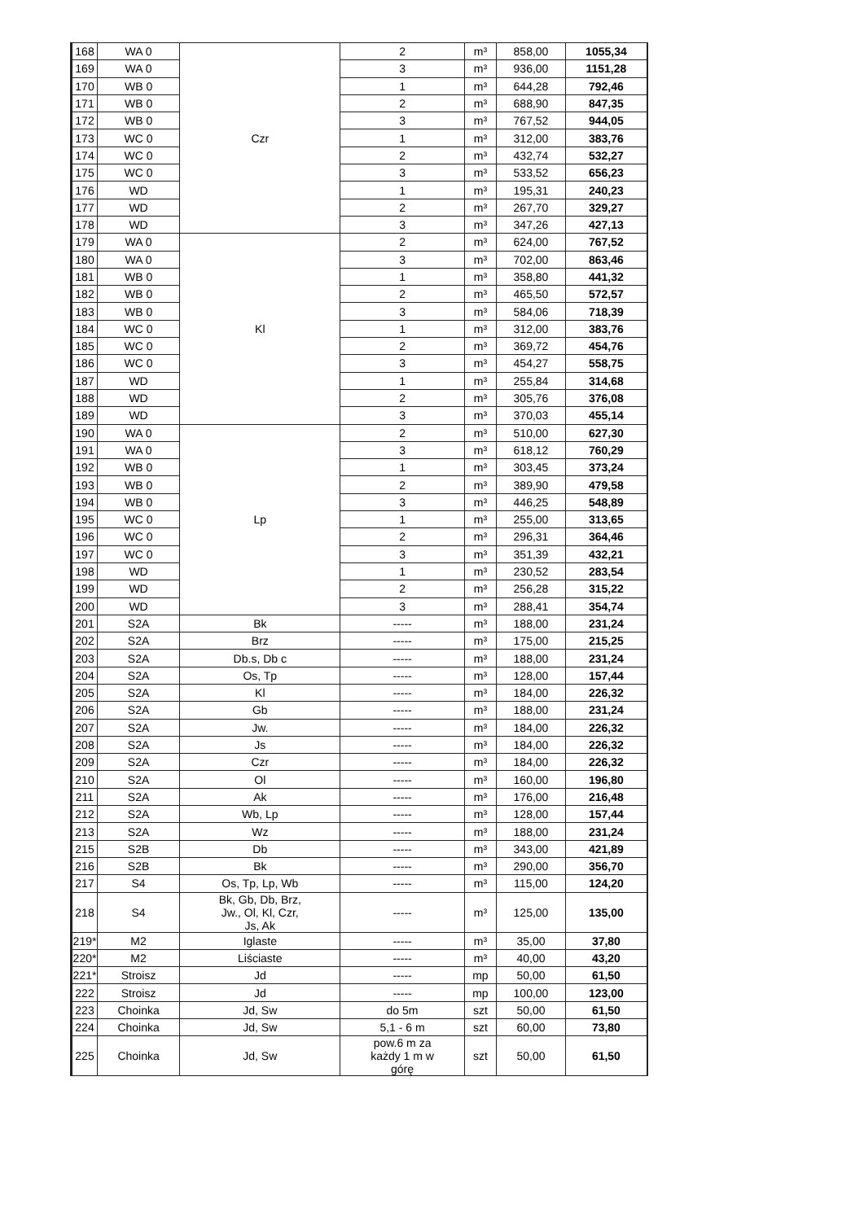| 168 | WA 0 | Czr | 2 | m³ | 858,00 | 1055,34 |
| 169 | WA 0 | | 3 | m³ | 936,00 | 1151,28 |
| 170 | WB 0 | | 1 | m³ | 644,28 | 792,46 |
| 171 | WB 0 | | 2 | m³ | 688,90 | 847,35 |
| 172 | WB 0 | | 3 | m³ | 767,52 | 944,05 |
| 173 | WC 0 | | 1 | m³ | 312,00 | 383,76 |
| 174 | WC 0 | | 2 | m³ | 432,74 | 532,27 |
| 175 | WC 0 | | 3 | m³ | 533,52 | 656,23 |
| 176 | WD | | 1 | m³ | 195,31 | 240,23 |
| 177 | WD | | 2 | m³ | 267,70 | 329,27 |
| 178 | WD | | 3 | m³ | 347,26 | 427,13 |
| 179 | WA 0 | Kl | 2 | m³ | 624,00 | 767,52 |
| 180 | WA 0 | | 3 | m³ | 702,00 | 863,46 |
| 181 | WB 0 | | 1 | m³ | 358,80 | 441,32 |
| 182 | WB 0 | | 2 | m³ | 465,50 | 572,57 |
| 183 | WB 0 | | 3 | m³ | 584,06 | 718,39 |
| 184 | WC 0 | | 1 | m³ | 312,00 | 383,76 |
| 185 | WC 0 | | 2 | m³ | 369,72 | 454,76 |
| 186 | WC 0 | | 3 | m³ | 454,27 | 558,75 |
| 187 | WD | | 1 | m³ | 255,84 | 314,68 |
| 188 | WD | | 2 | m³ | 305,76 | 376,08 |
| 189 | WD | | 3 | m³ | 370,03 | 455,14 |
| 190 | WA 0 | Lp | 2 | m³ | 510,00 | 627,30 |
| 191 | WA 0 | | 3 | m³ | 618,12 | 760,29 |
| 192 | WB 0 | | 1 | m³ | 303,45 | 373,24 |
| 193 | WB 0 | | 2 | m³ | 389,90 | 479,58 |
| 194 | WB 0 | | 3 | m³ | 446,25 | 548,89 |
| 195 | WC 0 | | 1 | m³ | 255,00 | 313,65 |
| 196 | WC 0 | | 2 | m³ | 296,31 | 364,46 |
| 197 | WC 0 | | 3 | m³ | 351,39 | 432,21 |
| 198 | WD | | 1 | m³ | 230,52 | 283,54 |
| 199 | WD | | 2 | m³ | 256,28 | 315,22 |
| 200 | WD | | 3 | m³ | 288,41 | 354,74 |
| 201 | S2A | Bk | ----- | m³ | 188,00 | 231,24 |
| 202 | S2A | Brz | ----- | m³ | 175,00 | 215,25 |
| 203 | S2A | Db.s, Db c | ----- | m³ | 188,00 | 231,24 |
| 204 | S2A | Os, Tp | ----- | m³ | 128,00 | 157,44 |
| 205 | S2A | Kl | ----- | m³ | 184,00 | 226,32 |
| 206 | S2A | Gb | ----- | m³ | 188,00 | 231,24 |
| 207 | S2A | Jw. | ----- | m³ | 184,00 | 226,32 |
| 208 | S2A | Js | ----- | m³ | 184,00 | 226,32 |
| 209 | S2A | Czr | ----- | m³ | 184,00 | 226,32 |
| 210 | S2A | Ol | ----- | m³ | 160,00 | 196,80 |
| 211 | S2A | Ak | ----- | m³ | 176,00 | 216,48 |
| 212 | S2A | Wb, Lp | ----- | m³ | 128,00 | 157,44 |
| 213 | S2A | Wz | ----- | m³ | 188,00 | 231,24 |
| 215 | S2B | Db | ----- | m³ | 343,00 | 421,89 |
| 216 | S2B | Bk | ----- | m³ | 290,00 | 356,70 |
| 217 | S4 | Os, Tp, Lp, Wb | ----- | m³ | 115,00 | 124,20 |
| 218 | S4 | Bk, Gb, Db, Brz, Jw., Ol, Kl, Czr, Js, Ak | ----- | m³ | 125,00 | 135,00 |
| 219* | M2 | Iglaste | ----- | m³ | 35,00 | 37,80 |
| 220* | M2 | Liściaste | ----- | m³ | 40,00 | 43,20 |
| 221* | Stroisz | Jd | ----- | mp | 50,00 | 61,50 |
| 222 | Stroisz | Jd | ----- | mp | 100,00 | 123,00 |
| 223 | Choinka | Jd, Sw | do 5m | szt | 50,00 | 61,50 |
| 224 | Choinka | Jd, Sw | 5,1 - 6 m | szt | 60,00 | 73,80 |
| 225 | Choinka | Jd, Sw | pow.6 m za każdy 1 m w górę | szt | 50,00 | 61,50 |